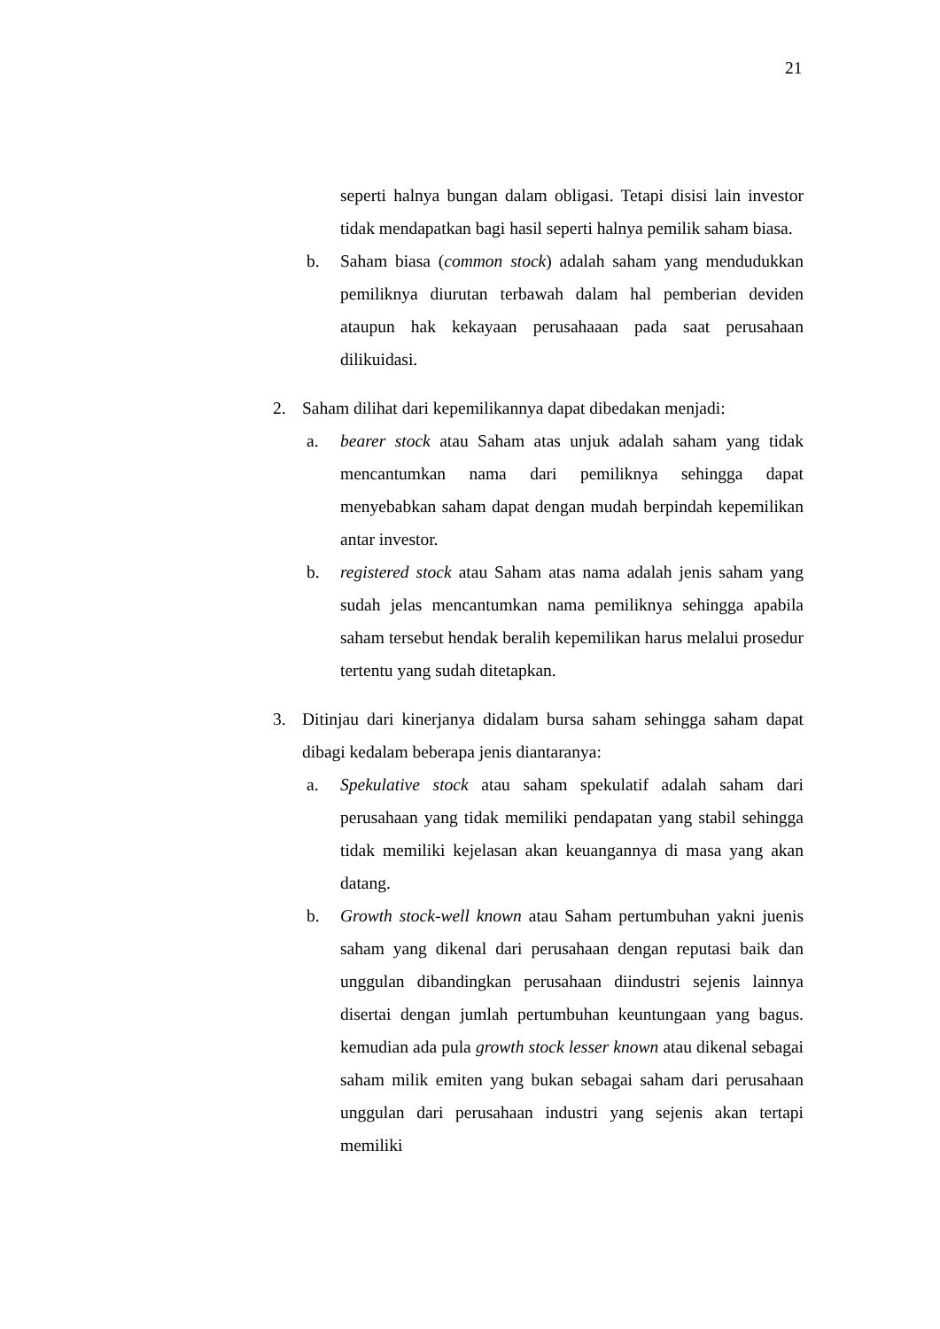21
seperti halnya bungan dalam obligasi. Tetapi disisi lain investor tidak mendapatkan bagi hasil seperti halnya pemilik saham biasa.
b. Saham biasa (common stock) adalah saham yang mendudukkan pemiliknya diurutan terbawah dalam hal pemberian deviden ataupun hak kekayaan perusahaaan pada saat perusahaan dilikuidasi.
2. Saham dilihat dari kepemilikannya dapat dibedakan menjadi:
a. bearer stock atau Saham atas unjuk adalah saham yang tidak mencantumkan nama dari pemiliknya sehingga dapat menyebabkan saham dapat dengan mudah berpindah kepemilikan antar investor.
b. registered stock atau Saham atas nama adalah jenis saham yang sudah jelas mencantumkan nama pemiliknya sehingga apabila saham tersebut hendak beralih kepemilikan harus melalui prosedur tertentu yang sudah ditetapkan.
3. Ditinjau dari kinerjanya didalam bursa saham sehingga saham dapat dibagi kedalam beberapa jenis diantaranya:
a. Spekulative stock atau saham spekulatif adalah saham dari perusahaan yang tidak memiliki pendapatan yang stabil sehingga tidak memiliki kejelasan akan keuangannya di masa yang akan datang.
b. Growth stock-well known atau Saham pertumbuhan yakni juenis saham yang dikenal dari perusahaan dengan reputasi baik dan unggulan dibandingkan perusahaan diindustri sejenis lainnya disertai dengan jumlah pertumbuhan keuntungaan yang bagus. kemudian ada pula growth stock lesser known atau dikenal sebagai saham milik emiten yang bukan sebagai saham dari perusahaan unggulan dari perusahaan industri yang sejenis akan tertapi memiliki